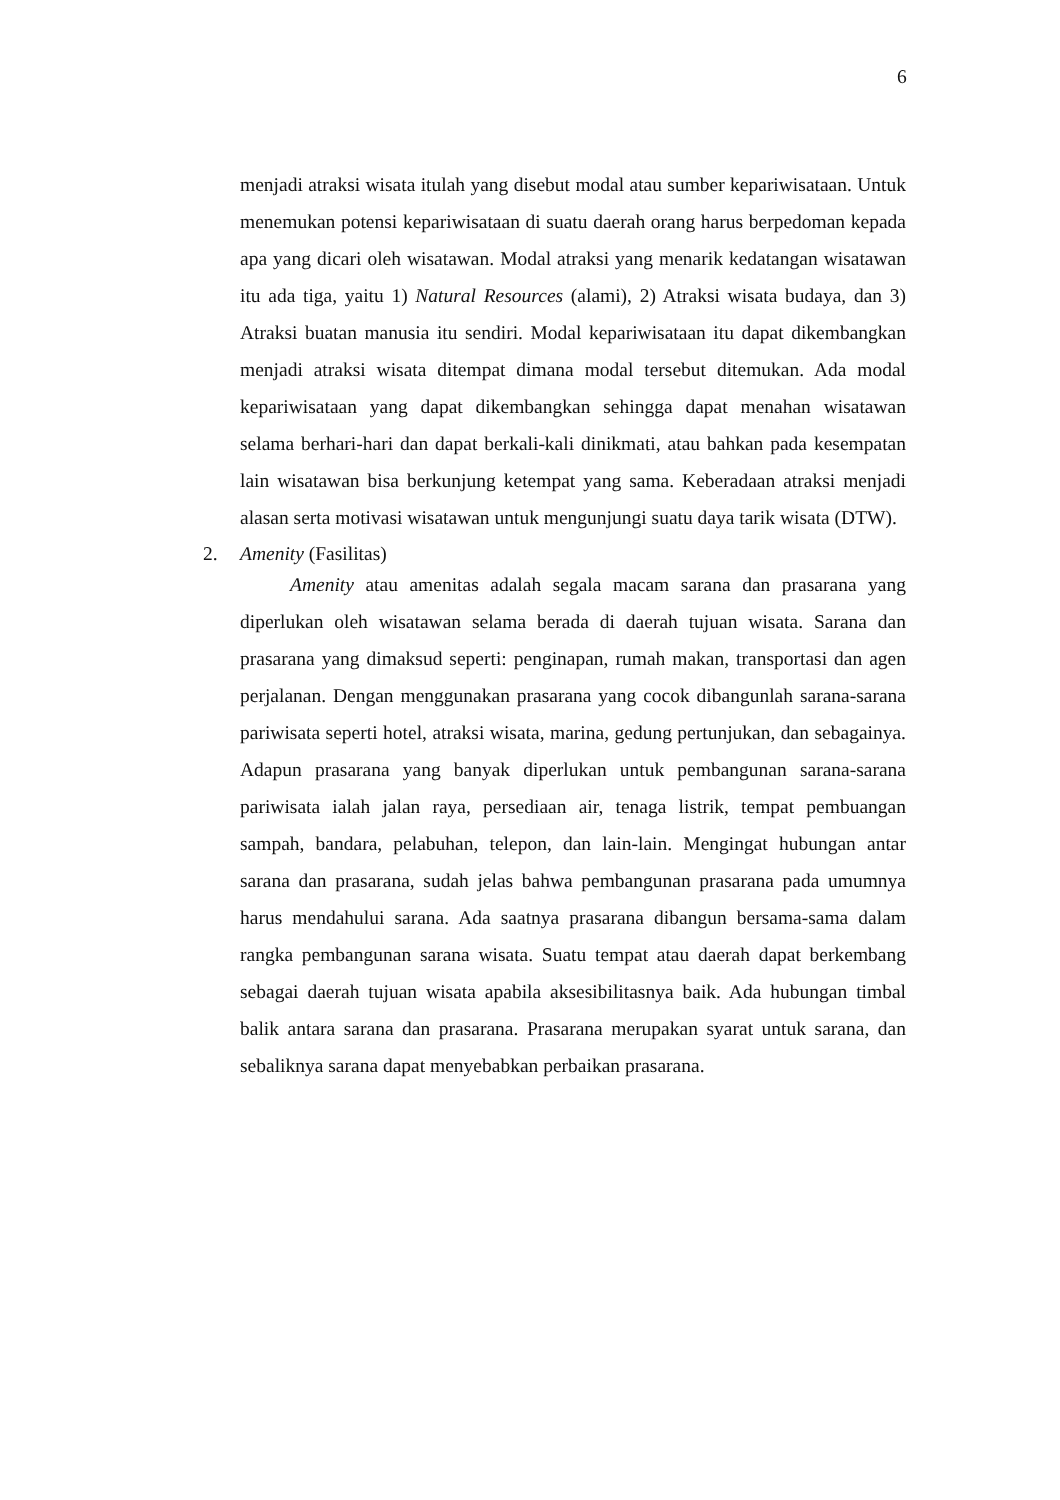6
menjadi atraksi wisata itulah yang disebut modal atau sumber kepariwisataan. Untuk menemukan potensi kepariwisataan di suatu daerah orang harus berpedoman kepada apa yang dicari oleh wisatawan. Modal atraksi yang menarik kedatangan wisatawan itu ada tiga, yaitu 1) Natural Resources (alami), 2) Atraksi wisata budaya, dan 3) Atraksi buatan manusia itu sendiri. Modal kepariwisataan itu dapat dikembangkan menjadi atraksi wisata ditempat dimana modal tersebut ditemukan. Ada modal kepariwisataan yang dapat dikembangkan sehingga dapat menahan wisatawan selama berhari-hari dan dapat berkali-kali dinikmati, atau bahkan pada kesempatan lain wisatawan bisa berkunjung ketempat yang sama. Keberadaan atraksi menjadi alasan serta motivasi wisatawan untuk mengunjungi suatu daya tarik wisata (DTW).
2. Amenity (Fasilitas)
Amenity atau amenitas adalah segala macam sarana dan prasarana yang diperlukan oleh wisatawan selama berada di daerah tujuan wisata. Sarana dan prasarana yang dimaksud seperti: penginapan, rumah makan, transportasi dan agen perjalanan. Dengan menggunakan prasarana yang cocok dibangunlah sarana-sarana pariwisata seperti hotel, atraksi wisata, marina, gedung pertunjukan, dan sebagainya. Adapun prasarana yang banyak diperlukan untuk pembangunan sarana-sarana pariwisata ialah jalan raya, persediaan air, tenaga listrik, tempat pembuangan sampah, bandara, pelabuhan, telepon, dan lain-lain. Mengingat hubungan antar sarana dan prasarana, sudah jelas bahwa pembangunan prasarana pada umumnya harus mendahului sarana. Ada saatnya prasarana dibangun bersama-sama dalam rangka pembangunan sarana wisata. Suatu tempat atau daerah dapat berkembang sebagai daerah tujuan wisata apabila aksesibilitasnya baik. Ada hubungan timbal balik antara sarana dan prasarana. Prasarana merupakan syarat untuk sarana, dan sebaliknya sarana dapat menyebabkan perbaikan prasarana.